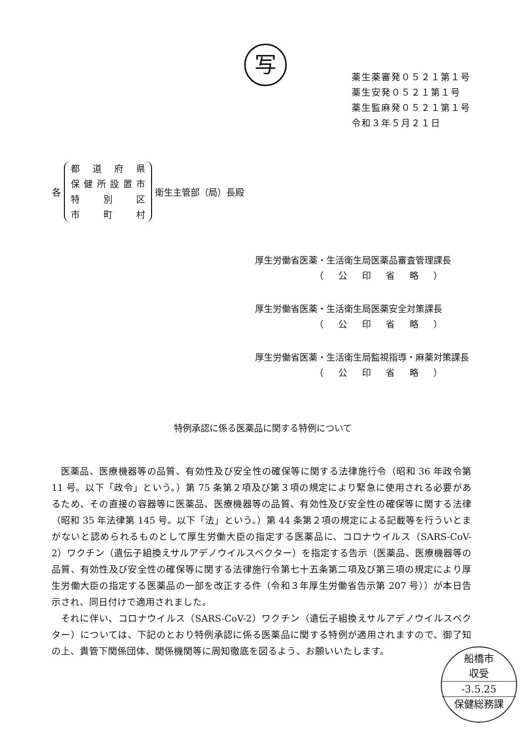写
薬生薬審発０５２１第１号
薬生安発０５２１第１号
薬生監麻発０５２１第１号
令和３年５月２１日
各
都道府県
保健所設置市
特 別 区
市 町 村
衛生主管部（局）長殿
厚生労働省医薬・生活衛生局医薬品審査管理課長
（公印省略）
厚生労働省医薬・生活衛生局医薬安全対策課長
（公印省略）
厚生労働省医薬・生活衛生局監視指導・麻薬対策課長
（公印省略）
特例承認に係る医薬品に関する特例について
医薬品、医療機器等の品質、有効性及び安全性の確保等に関する法律施行令（昭和 36 年政令第 11 号。以下「政令」という。）第 75 条第２項及び第３項の規定により緊急に使用される必要があるため、その直接の容器等に医薬品、医療機器等の品質、有効性及び安全性の確保等に関する法律（昭和 35 年法律第 145 号。以下「法」という。）第 44 条第２項の規定による記載等を行ういとまがないと認められるものとして厚生労働大臣の指定する医薬品に、コロナウイルス（SARS-CoV-2）ワクチン（遺伝子組換えサルアデノウイルスベクター）を指定する告示（医薬品、医療機器等の品質、有効性及び安全性の確保等に関する法律施行令第七十五条第二項及び第三項の規定により厚生労働大臣の指定する医薬品の一部を改正する件（令和３年厚生労働省告示第 207 号））が本日告示され、同日付けで適用されました。
それに伴い、コロナウイルス（SARS-CoV-2）ワクチン（遺伝子組換えサルアデノウイルスベクター）については、下記のとおり特例承認に係る医薬品に関する特例が適用されますので、御了知の上、貴管下関係団体、関係機関等に周知徹底を図るよう、お願いいたします。
船橋市
収受
-3.5.25
保健総務課